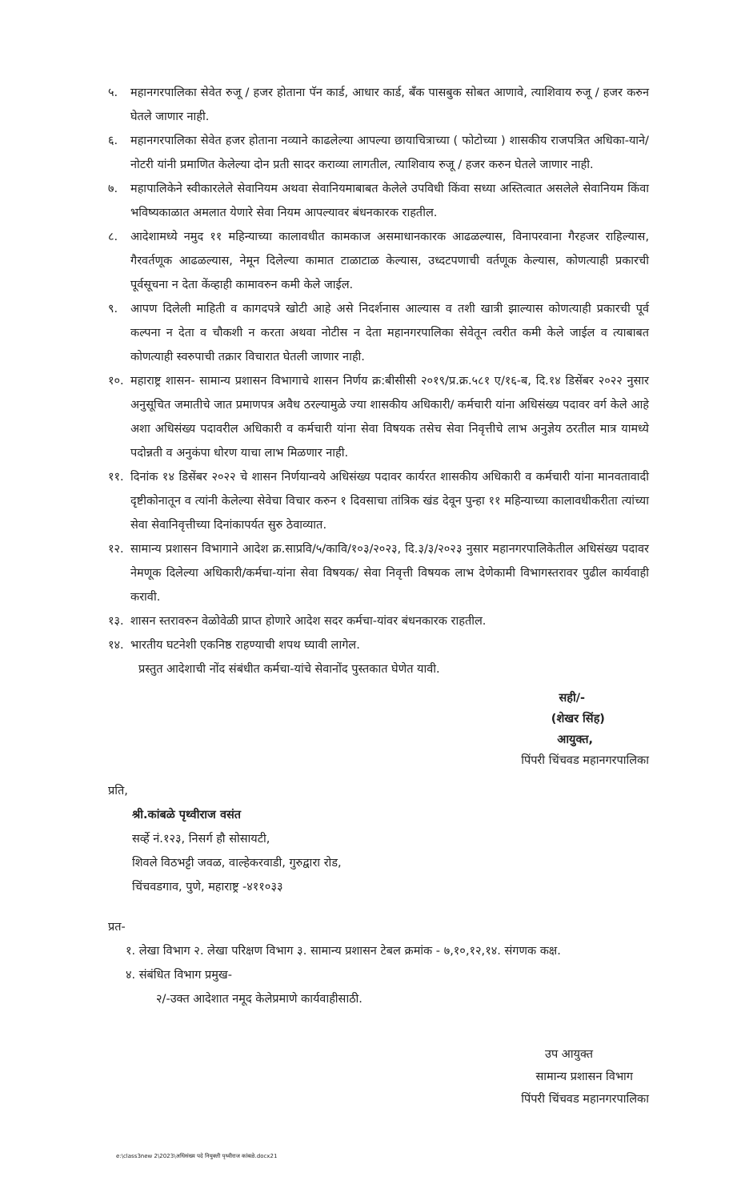५. महानगरपालिका सेवेत रुजू / हजर होताना पॅन कार्ड, आधार कार्ड, बँक पासबुक सोबत आणावे, त्याशिवाय रुजू / हजर करुन घेतले जाणार नाही.
६. महानगरपालिका सेवेत हजर होताना नव्याने काढलेल्या आपल्या छायाचित्राच्या ( फोटोच्या ) शासकीय राजपत्रित अधिका-याने/नोटरी यांनी प्रमाणित केलेल्या दोन प्रती सादर कराव्या लागतील, त्याशिवाय रुजू / हजर करुन घेतले जाणार नाही.
७. महापालिकेने स्वीकारलेले सेवानियम अथवा सेवानियमाबाबत केलेले उपविधी किंवा सध्या अस्तित्वात असलेले सेवानियम किंवा भविष्यकाळात अमलात येणारे सेवा नियम आपल्यावर बंधनकारक राहतील.
८. आदेशामध्ये नमुद ११ महिन्याच्या कालावधीत कामकाज असमाधानकारक आढळल्यास, विनापरवाना गैरहजर राहिल्यास, गैरवर्तणूक आढळल्यास, नेमून दिलेल्या कामात टाळाटाळ केल्यास, उध्दटपणाची वर्तणूक केल्यास, कोणत्याही प्रकारची पूर्वसूचना न देता केंव्हाही कामावरुन कमी केले जाईल.
९. आपण दिलेली माहिती व कागदपत्रे खोटी आहे असे निदर्शनास आल्यास व तशी खात्री झाल्यास कोणत्याही प्रकारची पूर्व कल्पना न देता व चौकशी न करता अथवा नोटीस न देता महानगरपालिका सेवेतून त्वरीत कमी केले जाईल व त्याबाबत कोणत्याही स्वरुपाची तक्रार विचारात घेतली जाणार नाही.
१०. महाराष्ट्र शासन- सामान्य प्रशासन विभागाचे शासन निर्णय क्र:बीसीसी २०१९/प्र.क्र.५८१ ए/१६-ब, दि.१४ डिसेंबर २०२२ नुसार अनुसूचित जमातीचे जात प्रमाणपत्र अवैध ठरल्यामुळे ज्या शासकीय अधिकारी/ कर्मचारी यांना अधिसंख्य पदावर वर्ग केले आहे अशा अधिसंख्य पदावरील अधिकारी व कर्मचारी यांना सेवा विषयक तसेच सेवा निवृत्तीचे लाभ अनुज्ञेय ठरतील मात्र यामध्ये पदोन्नती व अनुकंपा धोरण याचा लाभ मिळणार नाही.
११. दिनांक १४ डिसेंबर २०२२ चे शासन निर्णयान्वये अधिसंख्य पदावर कार्यरत शासकीय अधिकारी व कर्मचारी यांना मानवतावादी दृष्टीकोनातून व त्यांनी केलेल्या सेवेचा विचार करुन १ दिवसाचा तांत्रिक खंड देवून पुन्हा ११ महिन्याच्या कालावधीकरीता त्यांच्या सेवा सेवानिवृत्तीच्या दिनांकापर्यत सुरु ठेवाव्यात.
१२. सामान्य प्रशासन विभागाने आदेश क्र.साप्रवि/५/कावि/१०३/२०२३, दि.३/३/२०२३ नुसार महानगरपालिकेतील अधिसंख्य पदावर नेमणूक दिलेल्या अधिकारी/कर्मचा-यांना सेवा विषयक/ सेवा निवृत्ती विषयक लाभ देणेकामी विभागस्तरावर पुढील कार्यवाही करावी.
१३. शासन स्तरावरुन वेळोवेळी प्राप्त होणारे आदेश सदर कर्मचा-यांवर बंधनकारक राहतील.
१४. भारतीय घटनेशी एकनिष्ठ राहण्याची शपथ घ्यावी लागेल.
प्रस्तुत आदेशाची नोंद संबंधीत कर्मचा-यांचे सेवानोंद पुस्तकात घेणेत यावी.
सही/-
(शेखर सिंह)
आयुक्त,
पिंपरी चिंचवड महानगरपालिका
प्रति,
श्री.कांबळे पृथ्वीराज वसंत
सर्व्हे नं.१२३, निसर्ग हौ सोसायटी,
शिवले विठभट्टी जवळ, वाल्हेकरवाडी, गुरुद्वारा रोड,
चिंचवडगाव, पुणे, महाराष्ट्र -४११०३३
प्रत-
१. लेखा विभाग २. लेखा परिक्षण विभाग ३. सामान्य प्रशासन टेबल क्रमांक - ७,१०,१२,१४. संगणक कक्ष.
४. संबंधित विभाग प्रमुख-
२/-उक्त आदेशात नमूद केलेप्रमाणे कार्यवाहीसाठी.
उप आयुक्त
सामान्य प्रशासन विभाग
पिंपरी चिंचवड महानगरपालिका
e:\class3new 2\2023\अधिसंख्य पदे नियुक्ती पृथ्वीराज कांबळे.docx21